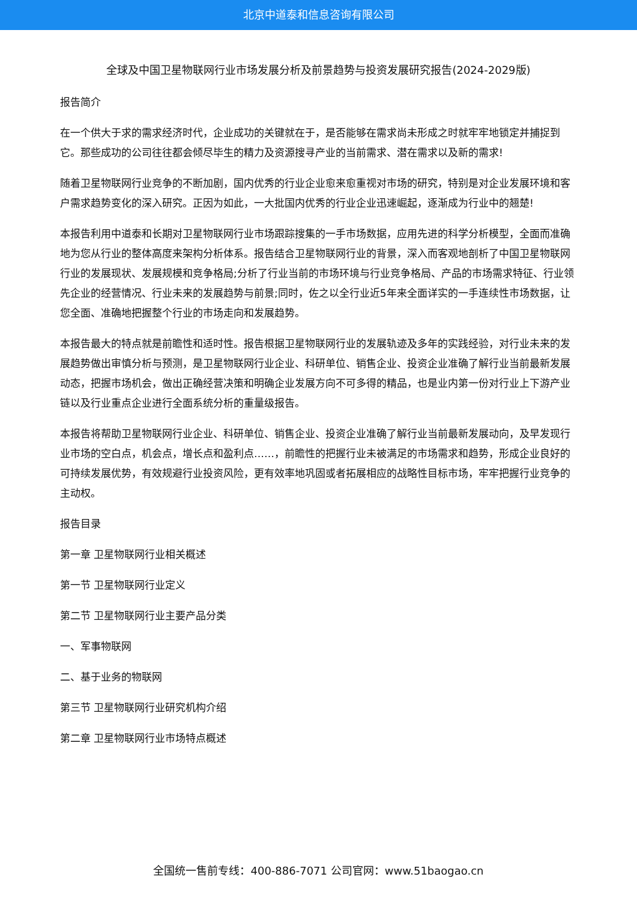北京中道泰和信息咨询有限公司
全球及中国卫星物联网行业市场发展分析及前景趋势与投资发展研究报告(2024-2029版)
报告简介
在一个供大于求的需求经济时代，企业成功的关键就在于，是否能够在需求尚未形成之时就牢牢地锁定并捕捉到它。那些成功的公司往往都会倾尽毕生的精力及资源搜寻产业的当前需求、潜在需求以及新的需求!
随着卫星物联网行业竞争的不断加剧，国内优秀的行业企业愈来愈重视对市场的研究，特别是对企业发展环境和客户需求趋势变化的深入研究。正因为如此，一大批国内优秀的行业企业迅速崛起，逐渐成为行业中的翘楚!
本报告利用中道泰和长期对卫星物联网行业市场跟踪搜集的一手市场数据，应用先进的科学分析模型，全面而准确地为您从行业的整体高度来架构分析体系。报告结合卫星物联网行业的背景，深入而客观地剖析了中国卫星物联网行业的发展现状、发展规模和竞争格局;分析了行业当前的市场环境与行业竞争格局、产品的市场需求特征、行业领先企业的经营情况、行业未来的发展趋势与前景;同时，佐之以全行业近5年来全面详实的一手连续性市场数据，让您全面、准确地把握整个行业的市场走向和发展趋势。
本报告最大的特点就是前瞻性和适时性。报告根据卫星物联网行业的发展轨迹及多年的实践经验，对行业未来的发展趋势做出审慎分析与预测，是卫星物联网行业企业、科研单位、销售企业、投资企业准确了解行业当前最新发展动态，把握市场机会，做出正确经营决策和明确企业发展方向不可多得的精品，也是业内第一份对行业上下游产业链以及行业重点企业进行全面系统分析的重量级报告。
本报告将帮助卫星物联网行业企业、科研单位、销售企业、投资企业准确了解行业当前最新发展动向，及早发现行业市场的空白点，机会点，增长点和盈利点……，前瞻性的把握行业未被满足的市场需求和趋势，形成企业良好的可持续发展优势，有效规避行业投资风险，更有效率地巩固或者拓展相应的战略性目标市场，牢牢把握行业竞争的主动权。
报告目录
第一章 卫星物联网行业相关概述
第一节 卫星物联网行业定义
第二节 卫星物联网行业主要产品分类
一、军事物联网
二、基于业务的物联网
第三节 卫星物联网行业研究机构介绍
第二章 卫星物联网行业市场特点概述
全国统一售前专线：400-886-7071 公司官网：www.51baogao.cn